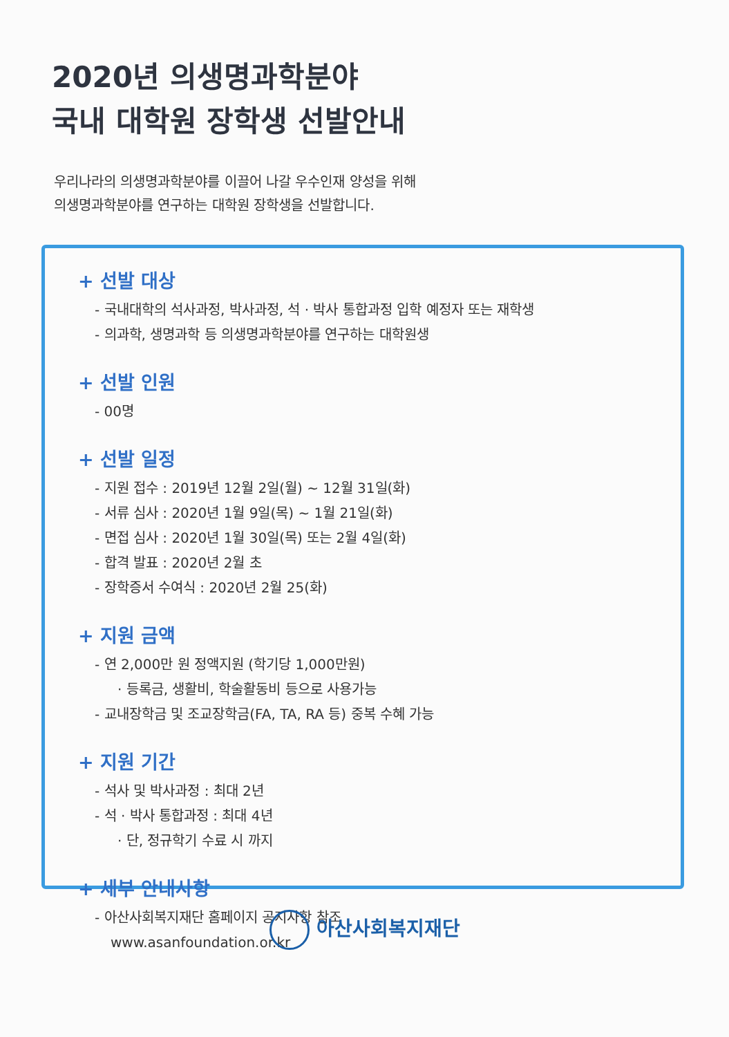2020년 의생명과학분야
국내 대학원 장학생 선발안내
우리나라의 의생명과학분야를 이끌어 나갈 우수인재 양성을 위해
의생명과학분야를 연구하는 대학원 장학생을 선발합니다.
+ 선발 대상
- 국내대학의 석사과정, 박사과정, 석 · 박사 통합과정 입학 예정자 또는 재학생
- 의과학, 생명과학 등 의생명과학분야를 연구하는 대학원생
+ 선발 인원
- 00명
+ 선발 일정
- 지원 접수 : 2019년 12월 2일(월) ~ 12월 31일(화)
- 서류 심사 : 2020년 1월 9일(목) ~ 1월 21일(화)
- 면접 심사 : 2020년 1월 30일(목) 또는 2월 4일(화)
- 합격 발표 : 2020년 2월 초
- 장학증서 수여식 : 2020년 2월 25(화)
+ 지원 금액
- 연 2,000만 원 정액지원 (학기당 1,000만원)
· 등록금, 생활비, 학술활동비 등으로 사용가능
- 교내장학금 및 조교장학금(FA, TA, RA 등) 중복 수혜 가능
+ 지원 기간
- 석사 및 박사과정 : 최대 2년
- 석 · 박사 통합과정 : 최대 4년
· 단, 정규학기 수료 시 까지
+ 세부 안내사항
- 아산사회복지재단 홈페이지 공지사항 참조
www.asanfoundation.or.kr
아산사회복지재단